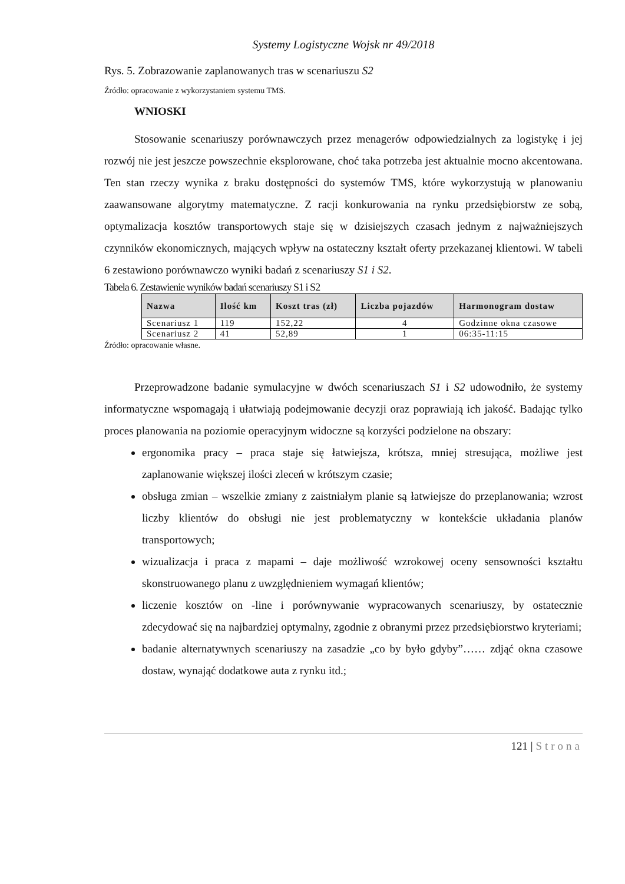Systemy Logistyczne Wojsk nr 49/2018
Rys. 5. Zobrazowanie zaplanowanych tras w scenariuszu S2
Źródło: opracowanie z wykorzystaniem systemu TMS.
WNIOSKI
Stosowanie scenariuszy porównawczych przez menagerów odpowiedzialnych za logistykę i jej rozwój nie jest jeszcze powszechnie eksplorowane, choć taka potrzeba jest aktualnie mocno akcentowana. Ten stan rzeczy wynika z braku dostępności do systemów TMS, które wykorzystują w planowaniu zaawansowane algorytmy matematyczne. Z racji konkurowania na rynku przedsiębiorstw ze sobą, optymalizacja kosztów transportowych staje się w dzisiejszych czasach jednym z najważniejszych czynników ekonomicznych, mających wpływ na ostateczny kształt oferty przekazanej klientowi. W tabeli 6 zestawiono porównawczo wyniki badań z scenariuszy S1 i S2.
Tabela 6. Zestawienie wyników badań scenariuszy S1 i S2
| Nazwa | Ilość km | Koszt tras (zł) | Liczba pojazdów | Harmonogram dostaw |
| --- | --- | --- | --- | --- |
| Scenariusz 1 | 119 | 152,22 | 4 | Godzinne okna czasowe |
| Scenariusz 2 | 41 | 52,89 | 1 | 06:35-11:15 |
Źródło: opracowanie własne.
Przeprowadzone badanie symulacyjne w dwóch scenariuszach S1 i S2 udowodniło, że systemy informatyczne wspomagają i ułatwiają podejmowanie decyzji oraz poprawiają ich jakość. Badając tylko proces planowania na poziomie operacyjnym widoczne są korzyści podzielone na obszary:
ergonomika pracy – praca staje się łatwiejsza, krótsza, mniej stresująca, możliwe jest zaplanowanie większej ilości zleceń w krótszym czasie;
obsługa zmian – wszelkie zmiany z zaistniałym planie są łatwiejsze do przeplanowania; wzrost liczby klientów do obsługi nie jest problematyczny w kontekście układania planów transportowych;
wizualizacja i praca z mapami – daje możliwość wzrokowej oceny sensowności kształtu skonstruowanego planu z uwzględnieniem wymagań klientów;
liczenie kosztów on -line i porównywanie wypracowanych scenariuszy, by ostatecznie zdecydować się na najbardziej optymalny, zgodnie z obranymi przez przedsiębiorstwo kryteriami;
badanie alternatywnych scenariuszy na zasadzie „co by było gdyby”…… zdjąć okna czasowe dostaw, wynająć dodatkowe auta z rynku itd.;
121 | Strona